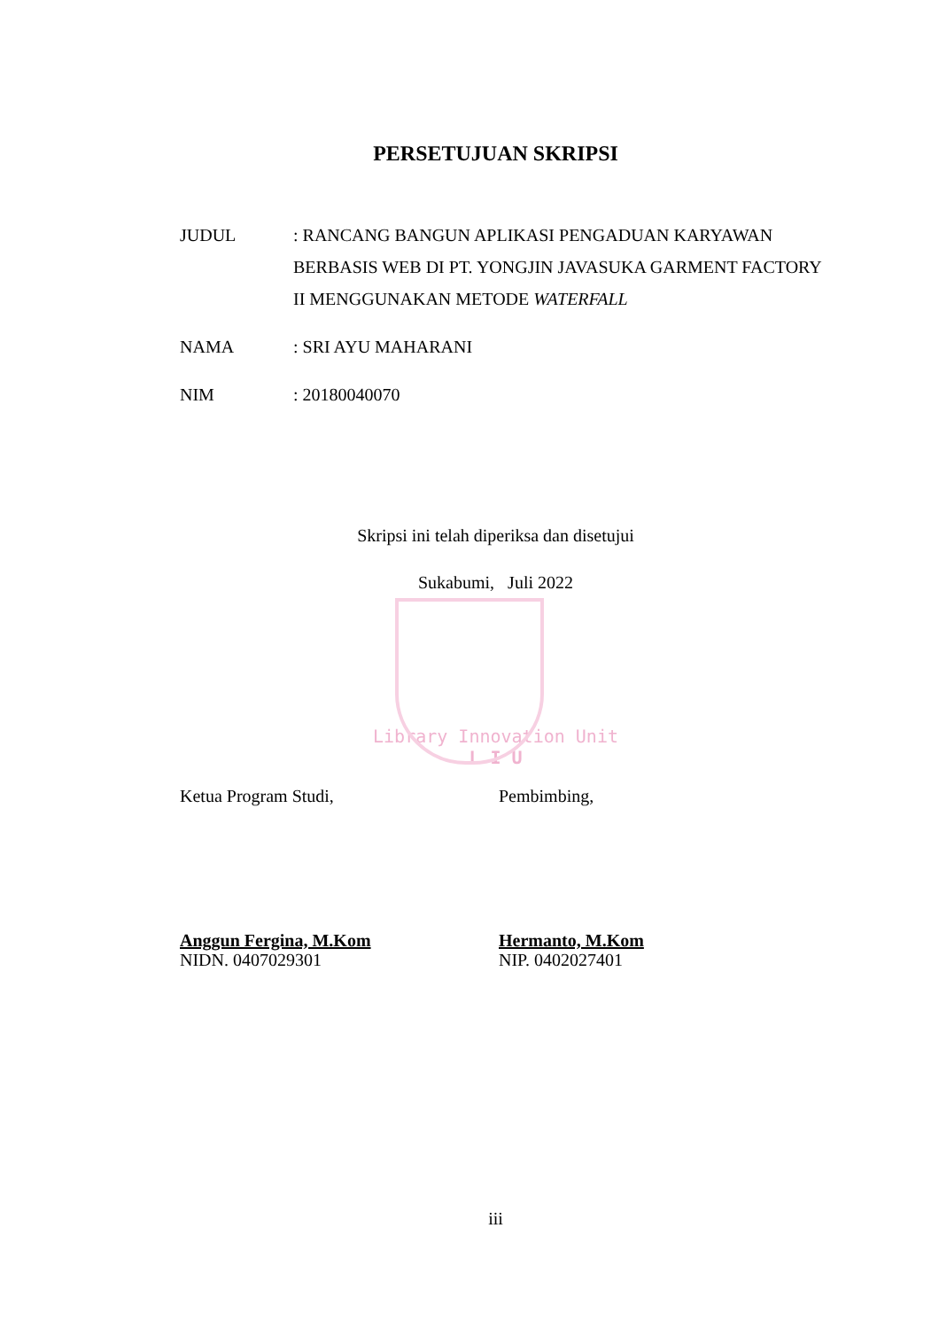PERSETUJUAN SKRIPSI
JUDUL : RANCANG BANGUN APLIKASI PENGADUAN KARYAWAN BERBASIS WEB DI PT. YONGJIN JAVASUKA GARMENT FACTORY II MENGGUNAKAN METODE WATERFALL
NAMA : SRI AYU MAHARANI
NIM : 20180040070
Skripsi ini telah diperiksa dan disetujui
Sukabumi, Juli 2022
Library Innovation Unit
L I U
Ketua Program Studi, Pembimbing,
Anggun Fergina, M.Kom
NIDN. 0407029301
Hermanto, M.Kom
NIP. 0402027401
iii